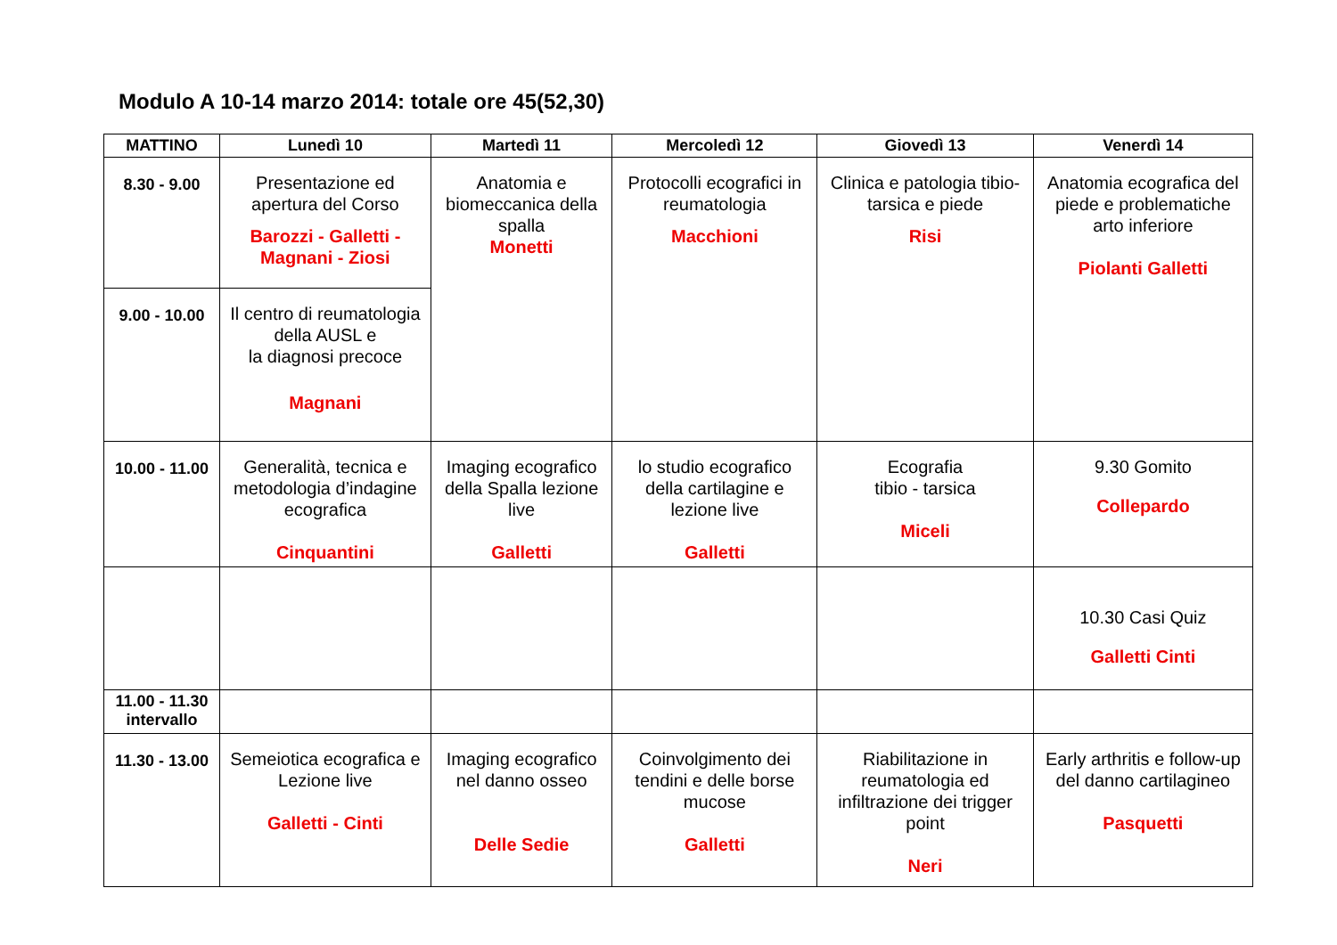Modulo A 10-14 marzo 2014: totale ore 45(52,30)
| MATTINO | Lunedì 10 | Martedì 11 | Mercoledì 12 | Giovedì 13 | Venerdì 14 |
| --- | --- | --- | --- | --- | --- |
| 8.30 - 9.00 | Presentazione ed apertura del Corso Barozzi - Galletti - Magnani - Ziosi | Anatomia e biomeccanica della spalla Monetti | Protocolli ecografici in reumatologia Macchioni | Clinica e patologia tibio-tarsica e piede Risi | Anatomia ecografica del piede e problematiche arto inferiore Piolanti Galletti |
| 9.00 - 10.00 | Il centro di reumatologia della AUSL e la diagnosi precoce Magnani | | | | |
| 10.00 - 11.00 | Generalità, tecnica e metodologia d’indagine ecografica Cinquantini | Imaging ecografico della Spalla lezione live Galletti | lo studio ecografico della cartilagine e lezione live Galletti | Ecografia tibio - tarsica Miceli | 9.30 Gomito Collepardo |
| | | | | | 10.30 Casi Quiz Galletti Cinti |
| 11.00 - 11.30 intervallo | | | | | |
| 11.30 - 13.00 | Semeiotica ecografica e Lezione live Galletti - Cinti | Imaging ecografico nel danno osseo Delle Sedie | Coinvolgimento dei tendini e delle borse mucose Galletti | Riabilitazione in reumatologia ed infiltrazione dei trigger point Neri | Early arthritis e follow-up del danno cartilagineo Pasquetti |